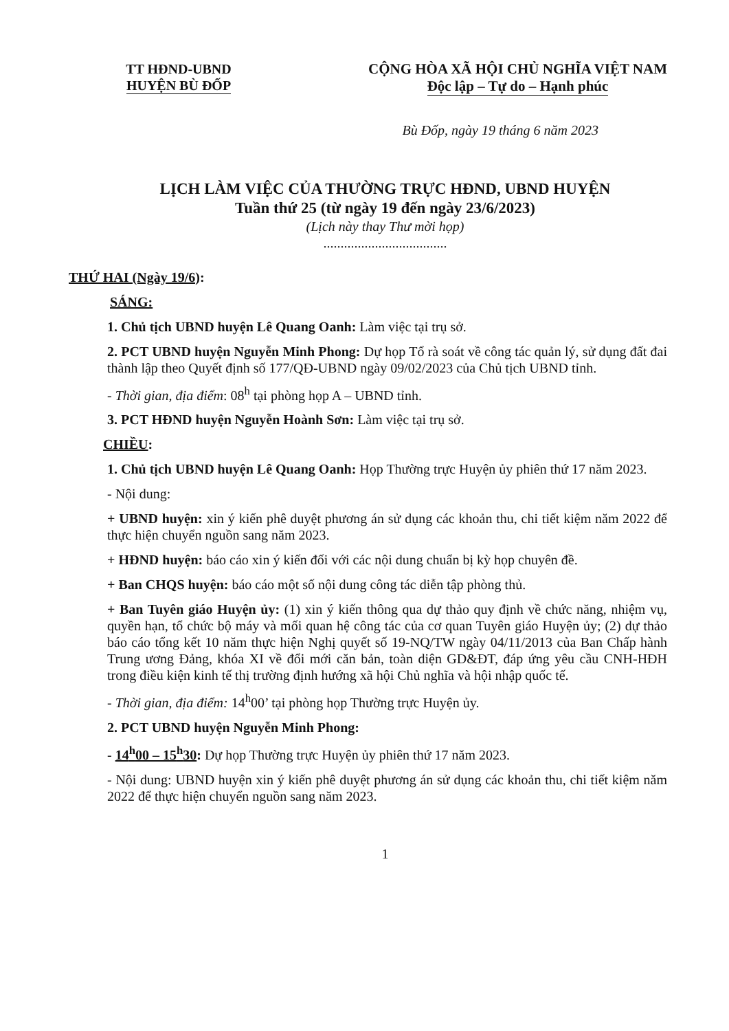TT HĐND-UBND
HUYỆN BÙ ĐỐP
CỘNG HÒA XÃ HỘI CHỦ NGHĨA VIỆT NAM
Độc lập – Tự do – Hạnh phúc
Bù Đốp, ngày 19 tháng 6 năm 2023
LỊCH LÀM VIỆC CỦA THƯỜNG TRỰC HĐND, UBND HUYỆN
Tuần thứ 25 (từ ngày 19 đến ngày 23/6/2023)
(Lịch này thay Thư mời họp)
....................................
THỨ HAI (Ngày 19/6):
SÁNG:
1. Chủ tịch UBND huyện Lê Quang Oanh: Làm việc tại trụ sở.
2. PCT UBND huyện Nguyễn Minh Phong: Dự họp Tổ rà soát về công tác quản lý, sử dụng đất đai thành lập theo Quyết định số 177/QĐ-UBND ngày 09/02/2023 của Chủ tịch UBND tỉnh.
- Thời gian, địa điểm: 08<sup>h</sup> tại phòng họp A – UBND tỉnh.
3. PCT HĐND huyện Nguyễn Hoành Sơn: Làm việc tại trụ sở.
CHIỀU:
1. Chủ tịch UBND huyện Lê Quang Oanh: Họp Thường trực Huyện ủy phiên thứ 17 năm 2023.
- Nội dung:
+ UBND huyện: xin ý kiến phê duyệt phương án sử dụng các khoản thu, chi tiết kiệm năm 2022 để thực hiện chuyển nguồn sang năm 2023.
+ HĐND huyện: báo cáo xin ý kiến đối với các nội dung chuẩn bị kỳ họp chuyên đề.
+ Ban CHQS huyện: báo cáo một số nội dung công tác diễn tập phòng thủ.
+ Ban Tuyên giáo Huyện ủy: (1) xin ý kiến thông qua dự thảo quy định về chức năng, nhiệm vụ, quyền hạn, tổ chức bộ máy và mối quan hệ công tác của cơ quan Tuyên giáo Huyện ủy; (2) dự thảo báo cáo tổng kết 10 năm thực hiện Nghị quyết số 19-NQ/TW ngày 04/11/2013 của Ban Chấp hành Trung ương Đảng, khóa XI về đổi mới căn bản, toàn diện GD&ĐT, đáp ứng yêu cầu CNH-HĐH trong điều kiện kinh tế thị trường định hướng xã hội Chủ nghĩa và hội nhập quốc tế.
- Thời gian, địa điểm: 14<sup>h</sup>00’ tại phòng họp Thường trực Huyện ủy.
2. PCT UBND huyện Nguyễn Minh Phong:
- 14<sup>h</sup>00 – 15<sup>h</sup>30: Dự họp Thường trực Huyện ủy phiên thứ 17 năm 2023.
- Nội dung: UBND huyện xin ý kiến phê duyệt phương án sử dụng các khoản thu, chi tiết kiệm năm 2022 để thực hiện chuyển nguồn sang năm 2023.
1